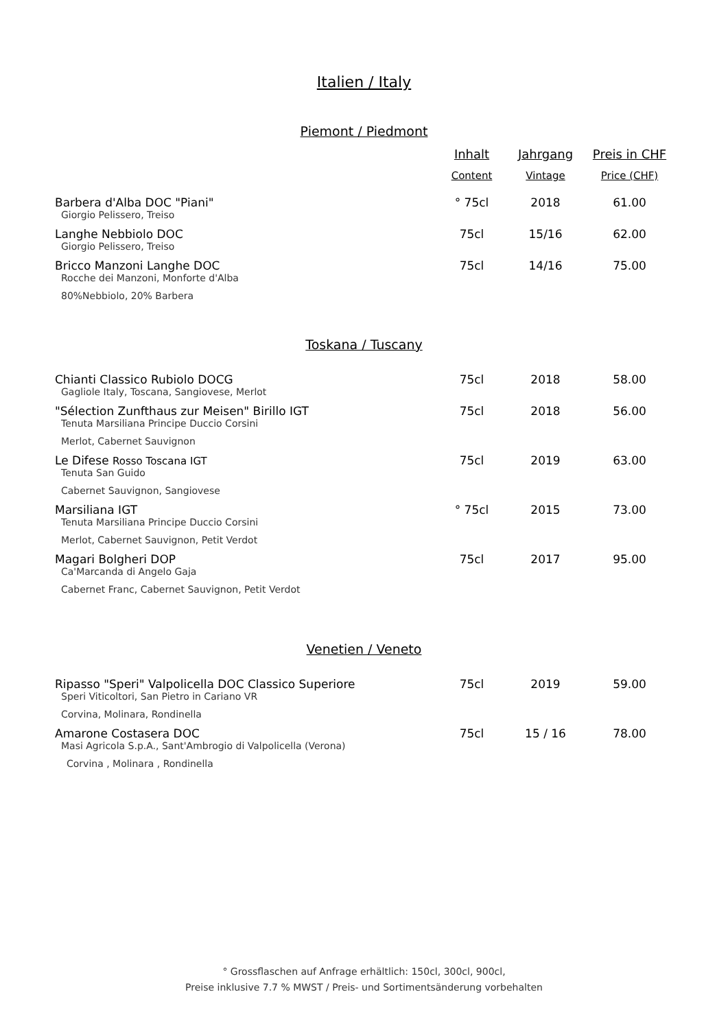Italien / Italy
Piemont / Piedmont
| | Inhalt | Jahrgang | Preis in CHF |
| | Content | Vintage | Price (CHF) |
| Barbera d'Alba DOC "Piani" | ° 75cl | 2018 | 61.00 |
| Giorgio Pelissero, Treiso | | | |
| Langhe Nebbiolo DOC | 75cl | 15/16 | 62.00 |
| Giorgio Pelissero, Treiso | | | |
| Bricco Manzoni Langhe DOC | 75cl | 14/16 | 75.00 |
| Rocche dei Manzoni, Monforte d'Alba | | | |
| 80%Nebbiolo, 20% Barbera | | | |
Toskana / Tuscany
| Chianti Classico Rubiolo DOCG | 75cl | 2018 | 58.00 |
| Gagliole Italy, Toscana, Sangiovese, Merlot | | | |
| "Sélection Zunfthaus zur Meisen" Birillo IGT | 75cl | 2018 | 56.00 |
| Tenuta Marsiliana Principe Duccio Corsini | | | |
| Merlot, Cabernet Sauvignon | | | |
| Le Difese Rosso Toscana IGT | 75cl | 2019 | 63.00 |
| Tenuta San Guido | | | |
| Cabernet Sauvignon, Sangiovese | | | |
| Marsiliana IGT | ° 75cl | 2015 | 73.00 |
| Tenuta Marsiliana Principe Duccio Corsini | | | |
| Merlot, Cabernet Sauvignon, Petit Verdot | | | |
| Magari Bolgheri DOP | 75cl | 2017 | 95.00 |
| Ca'Marcanda di Angelo Gaja | | | |
| Cabernet Franc, Cabernet Sauvignon, Petit Verdot | | | |
Venetien / Veneto
| Ripasso "Speri" Valpolicella DOC Classico Superiore | 75cl | 2019 | 59.00 |
| Speri Viticoltori, San Pietro in Cariano VR | | | |
| Corvina, Molinara, Rondinella | | | |
| Amarone Costasera DOC | 75cl | 15 / 16 | 78.00 |
| Masi Agricola S.p.A., Sant'Ambrogio di Valpolicella (Verona) | | | |
| Corvina , Molinara , Rondinella | | | |
° Grossflaschen auf Anfrage erhältlich: 150cl, 300cl, 900cl,
Preise inklusive 7.7 % MWST / Preis- und Sortimentsänderung vorbehalten